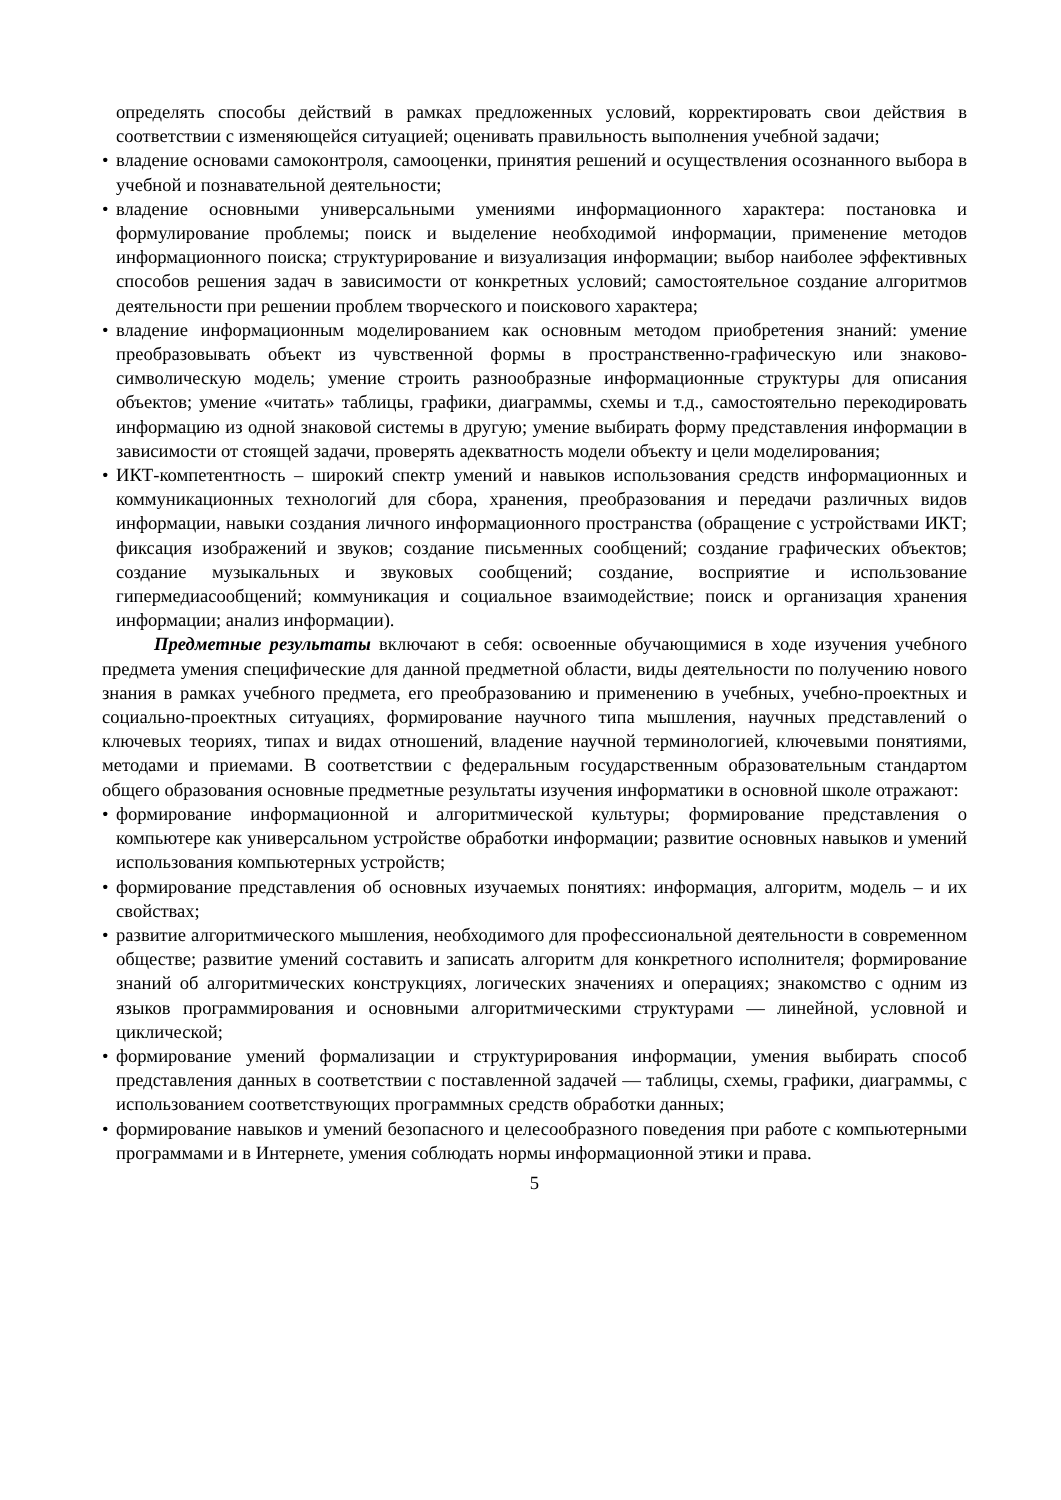определять способы действий в рамках предложенных условий, корректировать свои действия в соответствии с изменяющейся ситуацией; оценивать правильность выполнения учебной задачи;
• владение основами самоконтроля, самооценки, принятия решений и осуществления осознанного выбора в учебной и познавательной деятельности;
• владение основными универсальными умениями информационного характера: постановка и формулирование проблемы; поиск и выделение необходимой информации, применение методов информационного поиска; структурирование и визуализация информации; выбор наиболее эффективных способов решения задач в зависимости от конкретных условий; самостоятельное создание алгоритмов деятельности при решении проблем творческого и поискового характера;
• владение информационным моделированием как основным методом приобретения знаний: умение преобразовывать объект из чувственной формы в пространственно-графическую или знаково-символическую модель; умение строить разнообразные информационные структуры для описания объектов; умение «читать» таблицы, графики, диаграммы, схемы и т.д., самостоятельно перекодировать информацию из одной знаковой системы в другую; умение выбирать форму представления информации в зависимости от стоящей задачи, проверять адекватность модели объекту и цели моделирования;
• ИКТ-компетентность – широкий спектр умений и навыков использования средств информационных и коммуникационных технологий для сбора, хранения, преобразования и передачи различных видов информации, навыки создания личного информационного пространства (обращение с устройствами ИКТ; фиксация изображений и звуков; создание письменных сообщений; создание графических объектов; создание музыкальных и звуковых сообщений; создание, восприятие и использование гипермедиасообщений; коммуникация и социальное взаимодействие; поиск и организация хранения информации; анализ информации).
Предметные результаты включают в себя: освоенные обучающимися в ходе изучения учебного предмета умения специфические для данной предметной области, виды деятельности по получению нового знания в рамках учебного предмета, его преобразованию и применению в учебных, учебно-проектных и социально-проектных ситуациях, формирование научного типа мышления, научных представлений о ключевых теориях, типах и видах отношений, владение научной терминологией, ключевыми понятиями, методами и приемами. В соответствии с федеральным государственным образовательным стандартом общего образования основные предметные результаты изучения информатики в основной школе отражают:
• формирование информационной и алгоритмической культуры; формирование представления о компьютере как универсальном устройстве обработки информации; развитие основных навыков и умений использования компьютерных устройств;
• формирование представления об основных изучаемых понятиях: информация, алгоритм, модель – и их свойствах;
• развитие алгоритмического мышления, необходимого для профессиональной деятельности в современном обществе; развитие умений составить и записать алгоритм для конкретного исполнителя; формирование знаний об алгоритмических конструкциях, логических значениях и операциях; знакомство с одним из языков программирования и основными алгоритмическими структурами — линейной, условной и циклической;
• формирование умений формализации и структурирования информации, умения выбирать способ представления данных в соответствии с поставленной задачей — таблицы, схемы, графики, диаграммы, с использованием соответствующих программных средств обработки данных;
• формирование навыков и умений безопасного и целесообразного поведения при работе с компьютерными программами и в Интернете, умения соблюдать нормы информационной этики и права.
5